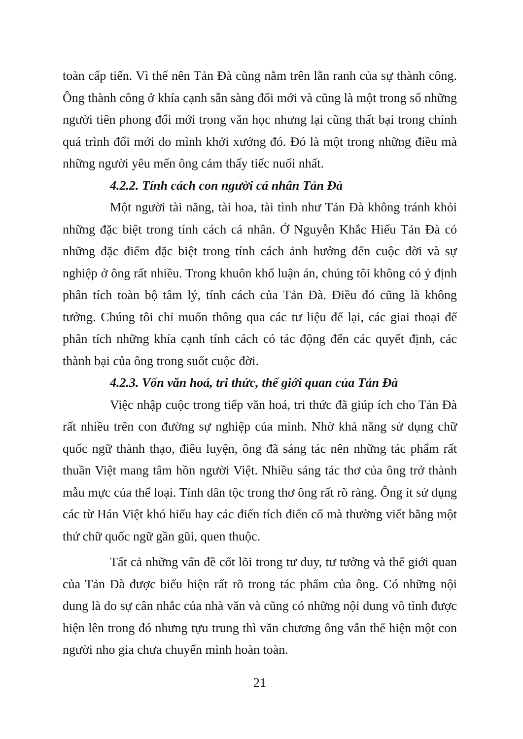toàn cấp tiến. Vì thế nên Tản Đà cũng nằm trên lằn ranh của sự thành công. Ông thành công ở khía cạnh sẵn sàng đổi mới và cũng là một trong số những người tiên phong đổi mới trong văn học nhưng lại cũng thất bại trong chính quá trình đổi mới do mình khởi xướng đó. Đó là một trong những điều mà những người yêu mến ông cảm thấy tiếc nuối nhất.
4.2.2. Tính cách con người cá nhân Tản Đà
Một người tài năng, tài hoa, tài tình như Tản Đà không tránh khỏi những đặc biệt trong tính cách cá nhân. Ở Nguyễn Khắc Hiếu Tản Đà có những đặc điểm đặc biệt trong tính cách ảnh hưởng đến cuộc đời và sự nghiệp ở ông rất nhiều. Trong khuôn khổ luận án, chúng tôi không có ý định phân tích toàn bộ tâm lý, tính cách của Tản Đà. Điều đó cũng là không tưởng. Chúng tôi chỉ muốn thông qua các tư liệu để lại, các giai thoại để phân tích những khía cạnh tính cách có tác động đến các quyết định, các thành bại của ông trong suốt cuộc đời.
4.2.3. Vốn văn hoá, tri thức, thế giới quan của Tản Đà
Việc nhập cuộc trong tiếp văn hoá, tri thức đã giúp ích cho Tản Đà rất nhiều trên con đường sự nghiệp của mình. Nhờ khả năng sử dụng chữ quốc ngữ thành thạo, điêu luyện, ông đã sáng tác nên những tác phẩm rất thuần Việt mang tâm hồn người Việt. Nhiều sáng tác thơ của ông trở thành mẫu mực của thể loại. Tính dân tộc trong thơ ông rất rõ ràng. Ông ít sử dụng các từ Hán Việt khó hiểu hay các điển tích điển cố mà thường viết bằng một thứ chữ quốc ngữ gần gũi, quen thuộc.
Tất cả những vấn đề cốt lõi trong tư duy, tư tưởng và thế giới quan của Tản Đà được biểu hiện rất rõ trong tác phẩm của ông. Có những nội dung là do sự cân nhắc của nhà văn và cũng có những nội dung vô tình được hiện lên trong đó nhưng tựu trung thì văn chương ông vẫn thể hiện một con người nho gia chưa chuyển mình hoàn toàn.
21